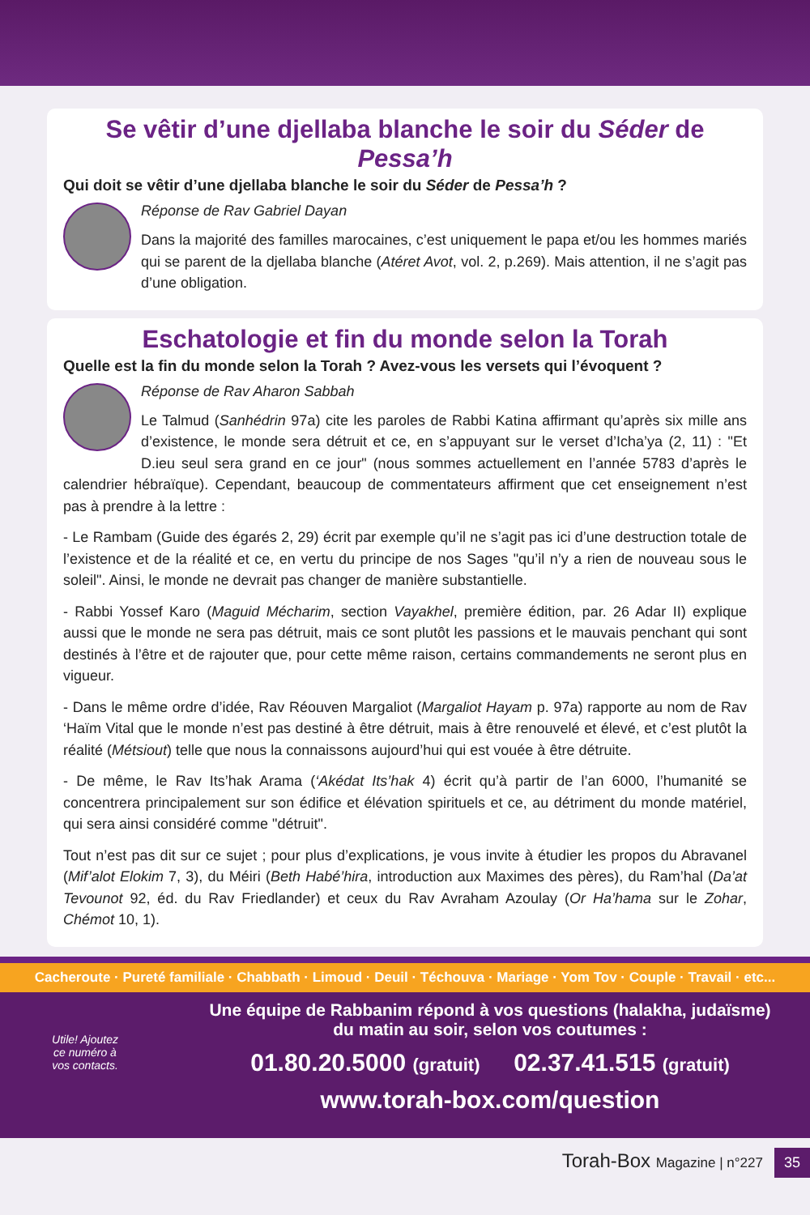Se vêtir d’une djellaba blanche le soir du Séder de Pessa’h
Qui doit se vêtir d’une djellaba blanche le soir du Séder de Pessa’h ?
Réponse de Rav Gabriel Dayan
Dans la majorité des familles marocaines, c’est uniquement le papa et/ou les hommes mariés qui se parent de la djellaba blanche (Atéret Avot, vol. 2, p.269). Mais attention, il ne s’agit pas d’une obligation.
Eschatologie et fin du monde selon la Torah
Quelle est la fin du monde selon la Torah ? Avez-vous les versets qui l’évoquent ?
Réponse de Rav Aharon Sabbah
Le Talmud (Sanhédrin 97a) cite les paroles de Rabbi Katina affirmant qu’après six mille ans d’existence, le monde sera détruit et ce, en s’appuyant sur le verset d’Icha’ya (2, 11) : "Et D.ieu seul sera grand en ce jour" (nous sommes actuellement en l’année 5783 d’après le calendrier hébraïque). Cependant, beaucoup de commentateurs affirment que cet enseignement n’est pas à prendre à la lettre :
- Le Rambam (Guide des égarés 2, 29) écrit par exemple qu’il ne s’agit pas ici d’une destruction totale de l’existence et de la réalité et ce, en vertu du principe de nos Sages "qu’il n’y a rien de nouveau sous le soleil". Ainsi, le monde ne devrait pas changer de manière substantielle.
- Rabbi Yossef Karo (Maguid Mécharim, section Vayakhel, première édition, par. 26 Adar II) explique aussi que le monde ne sera pas détruit, mais ce sont plutôt les passions et le mauvais penchant qui sont destinés à l’être et de rajouter que, pour cette même raison, certains commandements ne seront plus en vigueur.
- Dans le même ordre d’idée, Rav Réouven Margaliot (Margaliot Hayam p. 97a) rapporte au nom de Rav ‘Haïm Vital que le monde n’est pas destiné à être détruit, mais à être renouvelé et élevé, et c’est plutôt la réalité (Métsiout) telle que nous la connaissons aujourd’hui qui est vouée à être détruite.
- De même, le Rav Its’hak Arama (‘Akédat Its’hak 4) écrit qu’à partir de l’an 6000, l’humanité se concentrera principalement sur son édifice et élévation spirituels et ce, au détriment du monde matériel, qui sera ainsi considéré comme "détruit".
Tout n’est pas dit sur ce sujet ; pour plus d’explications, je vous invite à étudier les propos du Abravanel (Mif’alot Elokim 7, 3), du Méiri (Beth Habé’hira, introduction aux Maximes des pères), du Ram’hal (Da’at Tevounot 92, éd. du Rav Friedlander) et ceux du Rav Avraham Azoulay (Or Ha’hama sur le Zohar, Chémot 10, 1).
Cacheroute · Pureté familiale · Chabbath · Limoud · Deuil · Téchouva · Mariage · Yom Tov · Couple · Travail · etc...
Utile! Ajoutez ce numéro à vos contacts.
Une équipe de Rabbanim répond à vos questions (halakha, judaïsme)
du matin au soir, selon vos coutumes :
01.80.20.5000 (gratuit) 02.37.41.515 (gratuit)
www.torah-box.com/question
Torah-Box Magazine | n°227 35